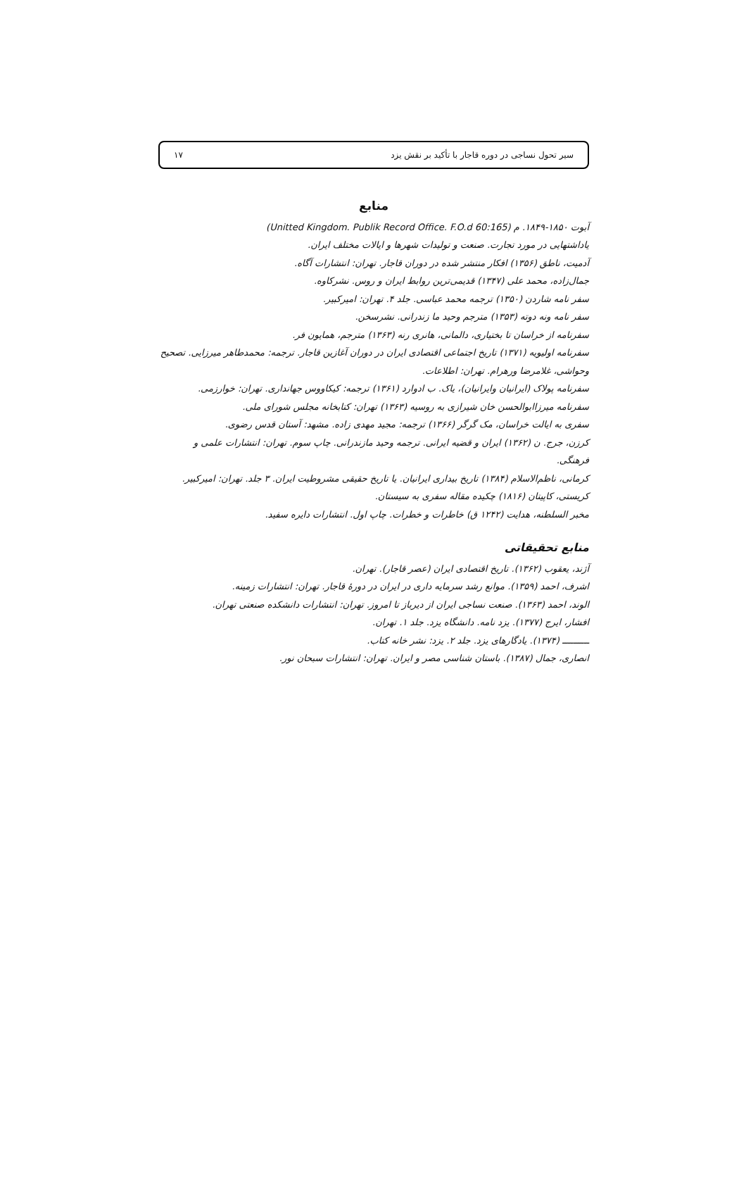سیر تحول نساجی در دوره قاجار با تأکید بر نقش یزد ۱۷
منابع
آبوت ۱۸۵۰-۱۸۴۹. م (Unitted Kingdom. Publik Record Office. F.O.d 60:165)
یاداشتهایی در مورد تجارت. صنعت و تولیدات شهرها و ایالات مختلف ایران.
آدمیت، ناطق (۱۳۵۶) افکار منتشر شده در دوران قاجار. تهران: انتشارات آگاه.
جمال‌زاده، محمد علی (۱۳۴۷) قدیمی‌ترین روابط ایران و روس. نشرکاوه.
سفر نامه شاردن (۱۳۵۰) ترجمه محمد عباسی. جلد ۴. تهران: امیرکبیر.
سفر نامه ونه دوته (۱۳۵۳) مترجم وحید ما زندرانی. نشرسخن.
سفرنامه از خراسان تا بختیاری، دالمانی، هانری رنه (۱۳۶۳) مترجم، همایون فر.
سفرنامه اولیویه (۱۳۷۱) تاریخ اجتماعی اقتصادی ایران در دوران آغازین قاجار. ترجمه: محمدطاهر میرزایی. تصحیح وحواشی، غلامرضا ورهرام. تهران: اطلاعات.
سفرنامه پولاک (ایرانیان وایرانیان)، یاک. ب ادوارد (۱۳۶۱) ترجمه: کیکاووس جهانداری. تهران: خوارزمی.
سفرنامه میرزاابوالحسن خان شیرازی به روسیه (۱۳۶۳) تهران: کتابخانه مجلس شورای ملی.
سفری به ایالت خراسان، مک گرگر (۱۳۶۶) ترجمه: مجید مهدی زاده. مشهد: آستان قدس رضوی.
کرزن، جرج. ن (۱۳۶۲) ایران و قضیه ایرانی. ترجمه وحید مازندرانی. چاپ سوم. تهران: انتشارات علمی و فرهنگی.
کرمانی، ناظم‌الاسلام (۱۳۸۴) تاریخ بیداری ایرانیان. یا تاریخ حقیقی مشروطیت ایران. ۳ جلد. تهران: امیرکبیر.
کریستی، کاپیتان (۱۸۱۶) چکیده مقاله سفری به سیستان.
مخبر السلطنه، هدایت (۱۲۴۲ ق) خاطرات و خطرات. چاپ اول. انتشارات دایره سفید.
منابع تحقیقاتی
آژند، یعقوب (۱۳۶۲). تاریخ اقتصادی ایران (عصر قاجار). تهران.
اشرف، احمد (۱۳۵۹). موانع رشد سرمایه داری در ایران در دورهٔ قاجار. تهران: انتشارات زمینه.
الوند، احمد (۱۳۶۳). صنعت نساجی ایران از دیرباز تا امروز. تهران: انتشارات دانشکده صنعتی تهران.
افشار، ایرج (۱۳۷۷). یزد نامه. دانشگاه یزد. جلد ۱. تهران.
ــــــــــ (۱۳۷۴). یادگارهای یزد. جلد ۲. یزد: نشر خانه کتاب.
انصاری، جمال (۱۳۸۷). باستان شناسی مصر و ایران. تهران: انتشارات سبحان نور.